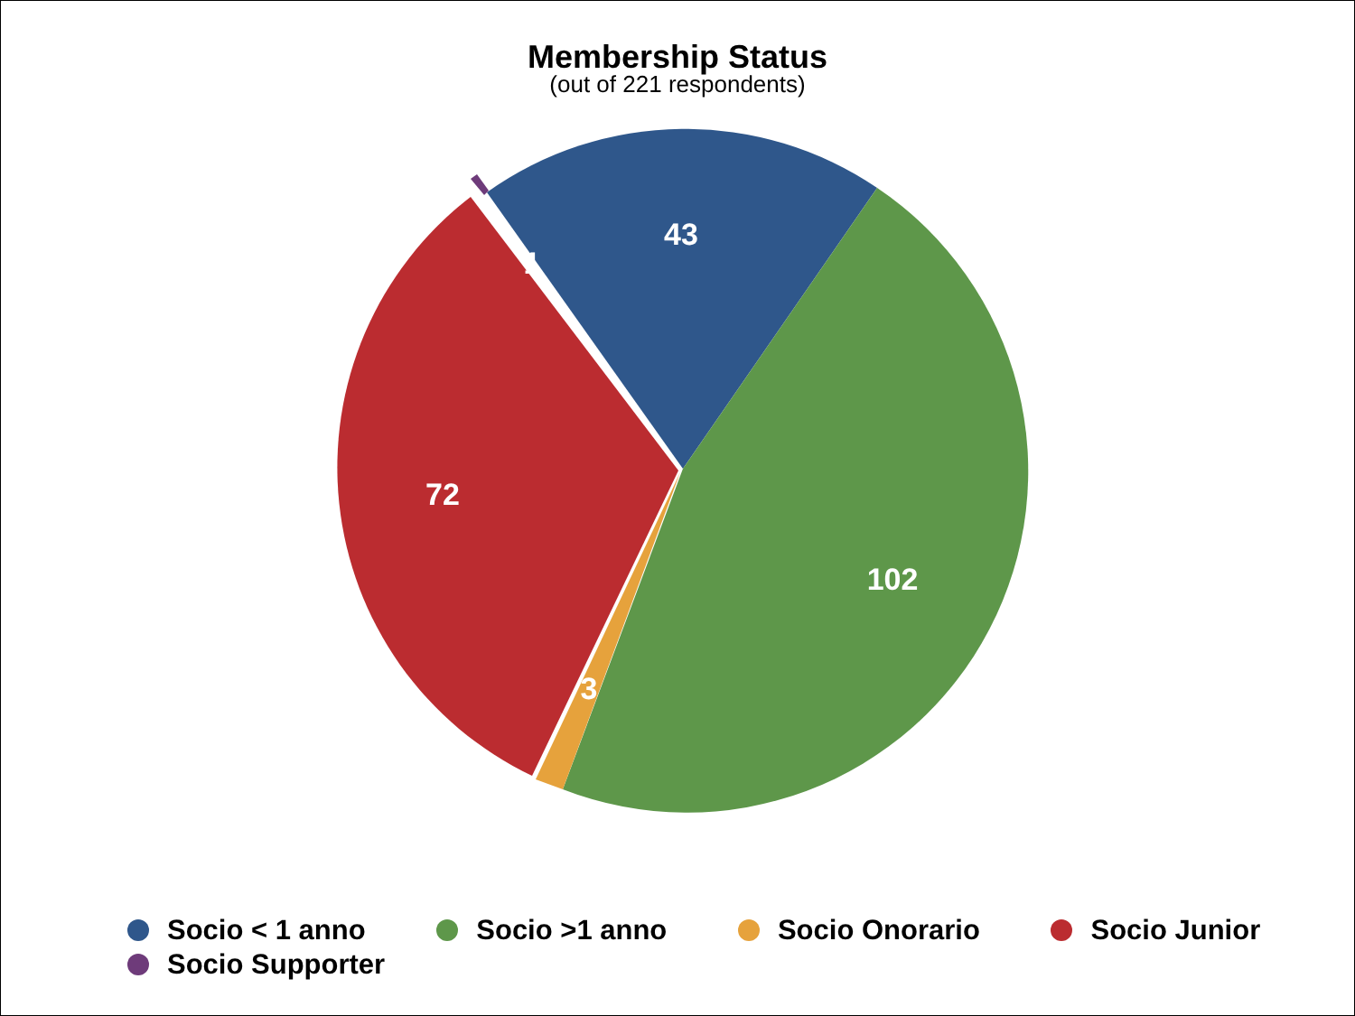Membership Status
(out of 221 respondents)
43
1
102
72
3
Socio < 1 anno Socio >1 anno Socio Onorario Socio Junior
Socio Supporter